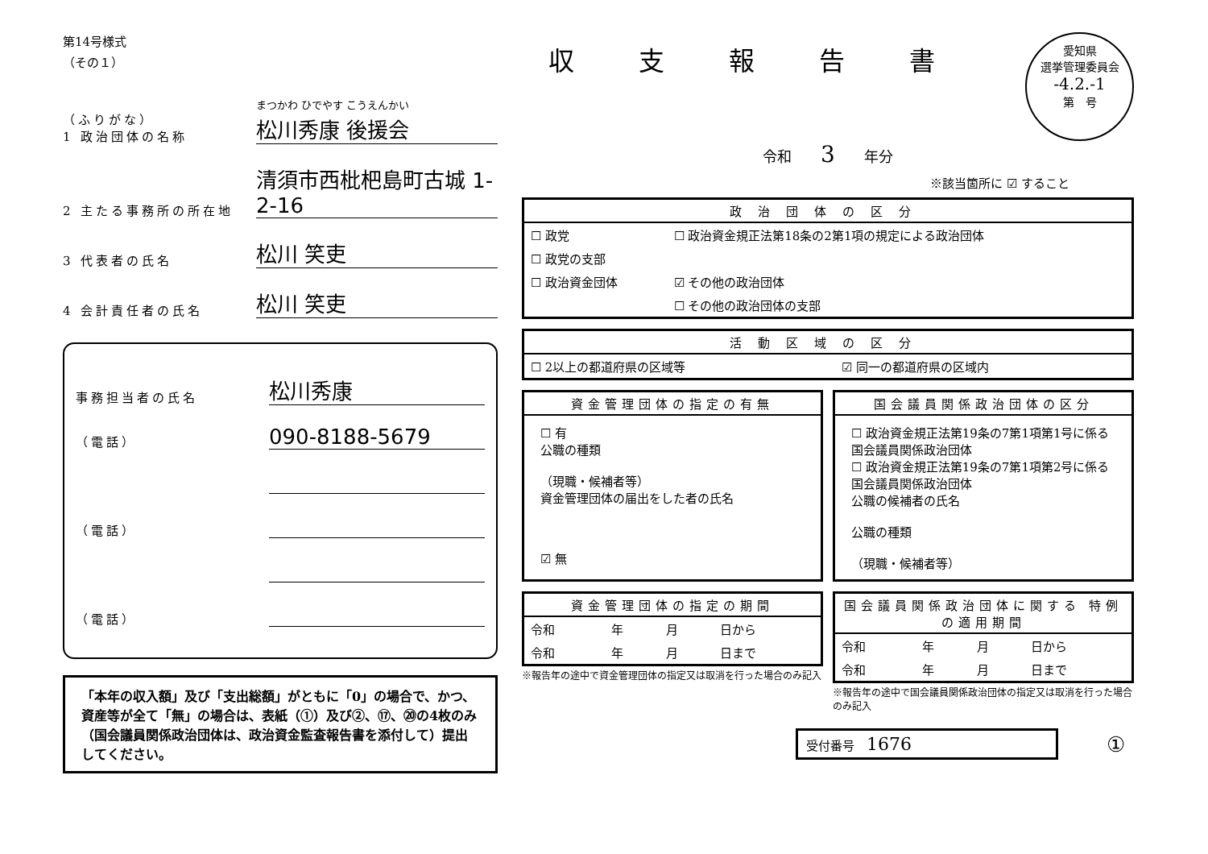第14号様式
（その１）
（ふりがな）
1 政治団体の名称
まつかわ ひでやす こうえんかい
松川秀康 後援会
2 主たる事務所の所在地
清須市西枇杷島町古城 1-2-16
3 代表者の氏名
松川 笑吏
4 会計責任者の氏名
松川 笑吏
事務担当者の氏名
松川秀康
（電話）
090-8188-5679
（電話）
（電話）
「本年の収入額」及び「支出総額」がともに「0」の場合で、かつ、資産等が全て「無」の場合は、表紙（①）及び②、⑰、⑳の4枚のみ（国会議員関係政治団体は、政治資金監査報告書を添付して）提出してください。
愛知県
選挙管理委員会
-4.2.-1
第　号
収支報告書
令和　　3　　年分
※該当箇所に ☑ すること
政治団体の区分
| ☐ 政党 | ☐ 政治資金規正法第18条の2第1項の規定による政治団体 |
| ☐ 政党の支部 | |
| ☐ 政治資金団体 | ☑ その他の政治団体 |
| | ☐ その他の政治団体の支部 |
活動区域の区分
| ☐ 2以上の都道府県の区域等 | ☑ 同一の都道府県の区域内 |
資金管理団体の指定の有無
☐ 有
公職の種類
（現職・候補者等）
資金管理団体の届出をした者の氏名
☑ 無
国会議員関係政治団体の区分
☐ 政治資金規正法第19条の7第1項第1号に係る国会議員関係政治団体
☐ 政治資金規正法第19条の7第1項第2号に係る国会議員関係政治団体
公職の候補者の氏名
公職の種類
（現職・候補者等）
資金管理団体の指定の期間
| 令和 | 年 | 月 | 日から |
| 令和 | 年 | 月 | 日まで |
※報告年の途中で資金管理団体の指定又は取消を行った場合のみ記入
国会議員関係政治団体に関する 特例の適用期間
| 令和 | 年 | 月 | 日から |
| 令和 | 年 | 月 | 日まで |
※報告年の途中で国会議員関係政治団体の指定又は取消を行った場合のみ記入
受付番号　1676 ①